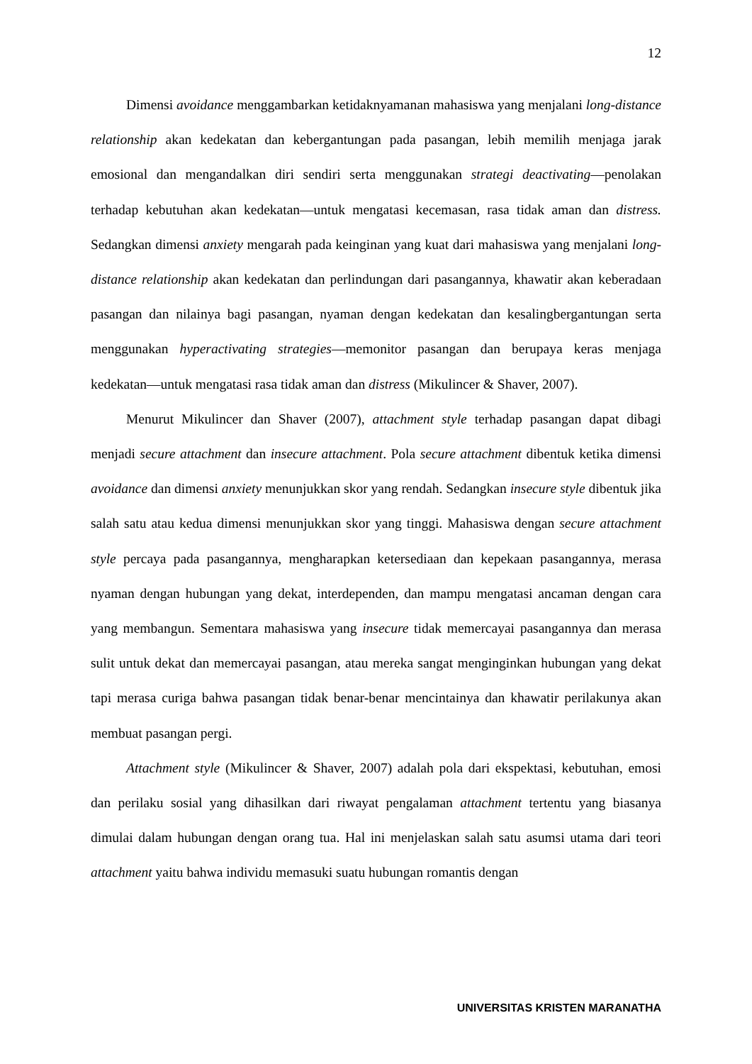12
Dimensi avoidance menggambarkan ketidaknyamanan mahasiswa yang menjalani long-distance relationship akan kedekatan dan kebergantungan pada pasangan, lebih memilih menjaga jarak emosional dan mengandalkan diri sendiri serta menggunakan strategi deactivating—penolakan terhadap kebutuhan akan kedekatan—untuk mengatasi kecemasan, rasa tidak aman dan distress. Sedangkan dimensi anxiety mengarah pada keinginan yang kuat dari mahasiswa yang menjalani long-distance relationship akan kedekatan dan perlindungan dari pasangannya, khawatir akan keberadaan pasangan dan nilainya bagi pasangan, nyaman dengan kedekatan dan kesalingbergantungan serta menggunakan hyperactivating strategies—memonitor pasangan dan berupaya keras menjaga kedekatan—untuk mengatasi rasa tidak aman dan distress (Mikulincer & Shaver, 2007).
Menurut Mikulincer dan Shaver (2007), attachment style terhadap pasangan dapat dibagi menjadi secure attachment dan insecure attachment. Pola secure attachment dibentuk ketika dimensi avoidance dan dimensi anxiety menunjukkan skor yang rendah. Sedangkan insecure style dibentuk jika salah satu atau kedua dimensi menunjukkan skor yang tinggi. Mahasiswa dengan secure attachment style percaya pada pasangannya, mengharapkan ketersediaan dan kepekaan pasangannya, merasa nyaman dengan hubungan yang dekat, interdependen, dan mampu mengatasi ancaman dengan cara yang membangun. Sementara mahasiswa yang insecure tidak memercayai pasangannya dan merasa sulit untuk dekat dan memercayai pasangan, atau mereka sangat menginginkan hubungan yang dekat tapi merasa curiga bahwa pasangan tidak benar-benar mencintainya dan khawatir perilakunya akan membuat pasangan pergi.
Attachment style (Mikulincer & Shaver, 2007) adalah pola dari ekspektasi, kebutuhan, emosi dan perilaku sosial yang dihasilkan dari riwayat pengalaman attachment tertentu yang biasanya dimulai dalam hubungan dengan orang tua. Hal ini menjelaskan salah satu asumsi utama dari teori attachment yaitu bahwa individu memasuki suatu hubungan romantis dengan
UNIVERSITAS KRISTEN MARANATHA